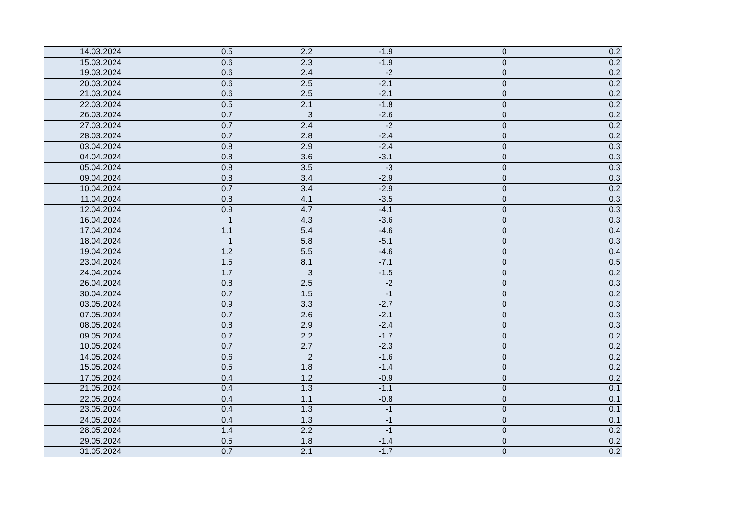| 14.03.2024 | 0.5 | 2.2 | -1.9 | 0 | 0.2 |
| 15.03.2024 | 0.6 | 2.3 | -1.9 | 0 | 0.2 |
| 19.03.2024 | 0.6 | 2.4 | -2 | 0 | 0.2 |
| 20.03.2024 | 0.6 | 2.5 | -2.1 | 0 | 0.2 |
| 21.03.2024 | 0.6 | 2.5 | -2.1 | 0 | 0.2 |
| 22.03.2024 | 0.5 | 2.1 | -1.8 | 0 | 0.2 |
| 26.03.2024 | 0.7 | 3 | -2.6 | 0 | 0.2 |
| 27.03.2024 | 0.7 | 2.4 | -2 | 0 | 0.2 |
| 28.03.2024 | 0.7 | 2.8 | -2.4 | 0 | 0.2 |
| 03.04.2024 | 0.8 | 2.9 | -2.4 | 0 | 0.3 |
| 04.04.2024 | 0.8 | 3.6 | -3.1 | 0 | 0.3 |
| 05.04.2024 | 0.8 | 3.5 | -3 | 0 | 0.3 |
| 09.04.2024 | 0.8 | 3.4 | -2.9 | 0 | 0.3 |
| 10.04.2024 | 0.7 | 3.4 | -2.9 | 0 | 0.2 |
| 11.04.2024 | 0.8 | 4.1 | -3.5 | 0 | 0.3 |
| 12.04.2024 | 0.9 | 4.7 | -4.1 | 0 | 0.3 |
| 16.04.2024 | 1 | 4.3 | -3.6 | 0 | 0.3 |
| 17.04.2024 | 1.1 | 5.4 | -4.6 | 0 | 0.4 |
| 18.04.2024 | 1 | 5.8 | -5.1 | 0 | 0.3 |
| 19.04.2024 | 1.2 | 5.5 | -4.6 | 0 | 0.4 |
| 23.04.2024 | 1.5 | 8.1 | -7.1 | 0 | 0.5 |
| 24.04.2024 | 1.7 | 3 | -1.5 | 0 | 0.2 |
| 26.04.2024 | 0.8 | 2.5 | -2 | 0 | 0.3 |
| 30.04.2024 | 0.7 | 1.5 | -1 | 0 | 0.2 |
| 03.05.2024 | 0.9 | 3.3 | -2.7 | 0 | 0.3 |
| 07.05.2024 | 0.7 | 2.6 | -2.1 | 0 | 0.3 |
| 08.05.2024 | 0.8 | 2.9 | -2.4 | 0 | 0.3 |
| 09.05.2024 | 0.7 | 2.2 | -1.7 | 0 | 0.2 |
| 10.05.2024 | 0.7 | 2.7 | -2.3 | 0 | 0.2 |
| 14.05.2024 | 0.6 | 2 | -1.6 | 0 | 0.2 |
| 15.05.2024 | 0.5 | 1.8 | -1.4 | 0 | 0.2 |
| 17.05.2024 | 0.4 | 1.2 | -0.9 | 0 | 0.2 |
| 21.05.2024 | 0.4 | 1.3 | -1.1 | 0 | 0.1 |
| 22.05.2024 | 0.4 | 1.1 | -0.8 | 0 | 0.1 |
| 23.05.2024 | 0.4 | 1.3 | -1 | 0 | 0.1 |
| 24.05.2024 | 0.4 | 1.3 | -1 | 0 | 0.1 |
| 28.05.2024 | 1.4 | 2.2 | -1 | 0 | 0.2 |
| 29.05.2024 | 0.5 | 1.8 | -1.4 | 0 | 0.2 |
| 31.05.2024 | 0.7 | 2.1 | -1.7 | 0 | 0.2 |